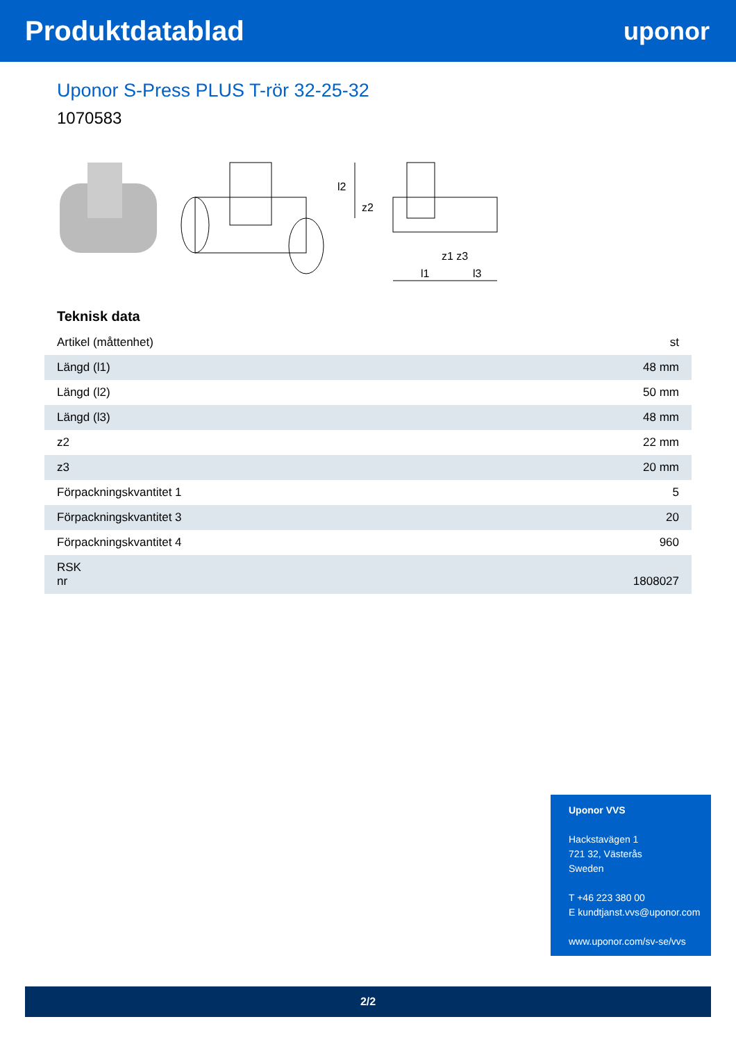Produktdatablad uponor
Uponor S-Press PLUS T-rör 32-25-32
1070583
z1 z3
l1
l3
l2
z2
Teknisk data
| Artikel (måttenhet) | st |
| Längd (l1) | 48 mm |
| Längd (l2) | 50 mm |
| Längd (l3) | 48 mm |
| z2 | 22 mm |
| z3 | 20 mm |
| Förpackningskvantitet 1 | 5 |
| Förpackningskvantitet 3 | 20 |
| Förpackningskvantitet 4 | 960 |
| RSK nr | 1808027 |
Uponor VVS
Hackstavägen 1
721 32, Västerås
Sweden
T +46 223 380 00
E kundtjanst.vvs@uponor.com
www.uponor.com/sv-se/vvs
2/2